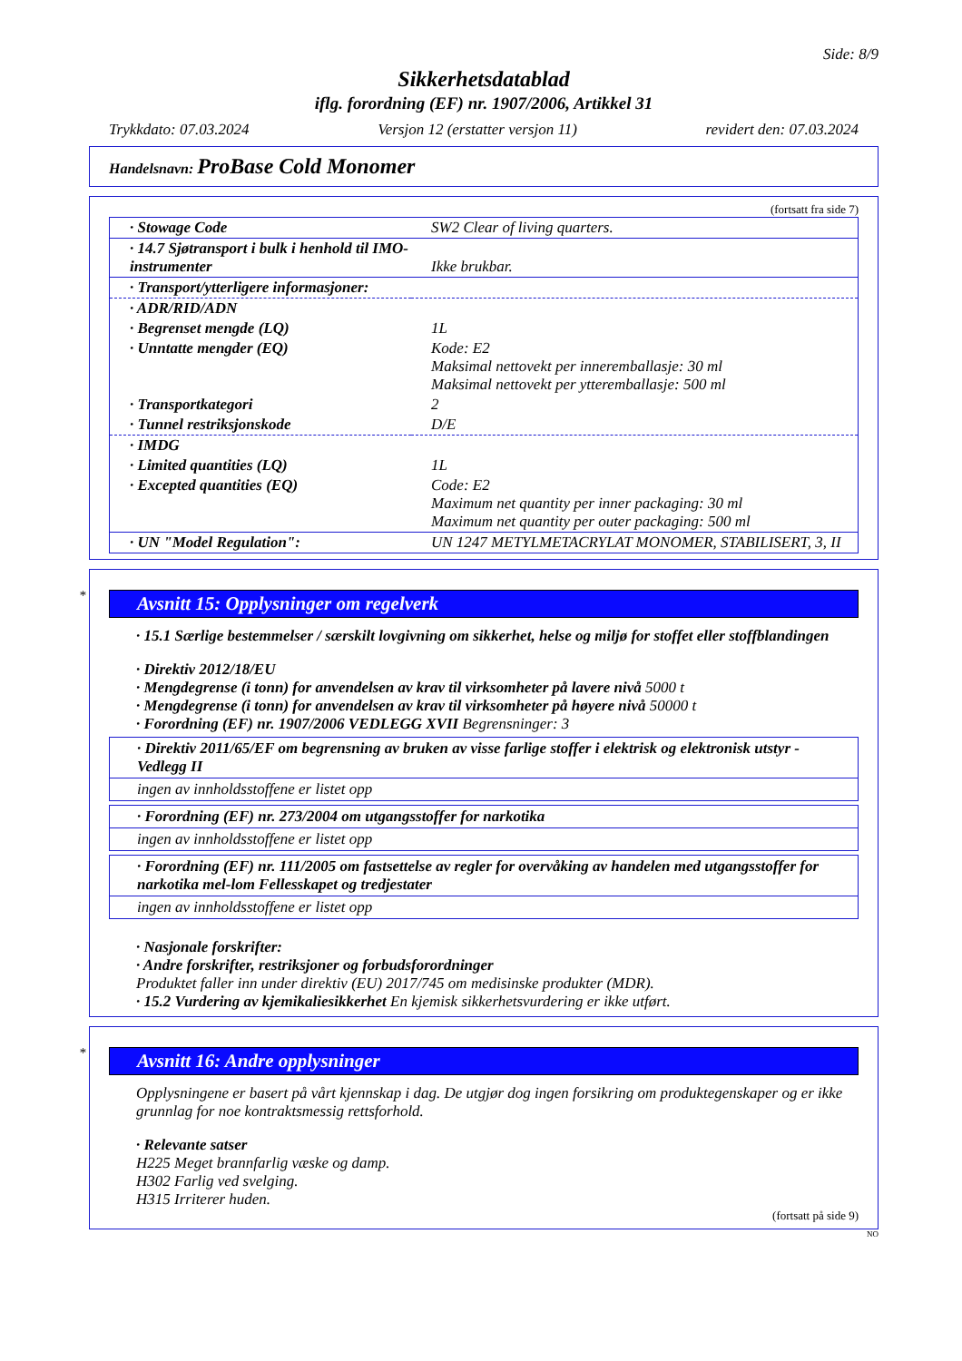Side: 8/9
Sikkerhetsdatablad
iflg. forordning (EF) nr. 1907/2006, Artikkel 31
Trykkdato: 07.03.2024 Versjon 12 (erstatter versjon 11) revidert den: 07.03.2024
Handelsnavn: ProBase Cold Monomer
(fortsatt fra side 7)
| · Stowage Code | SW2 Clear of living quarters. |
| · 14.7 Sjøtransport i bulk i henhold til IMO-instrumenter | Ikke brukbar. |
| · Transport/ytterligere informasjoner: | |
| · ADR/RID/ADN | |
| · Begrenset mengde (LQ) | 1L |
| · Unntatte mengder (EQ) | Kode: E2 Maksimal nettovekt per inneremballasje: 30 ml Maksimal nettovekt per ytteremballasje: 500 ml |
| · Transportkategori | 2 |
| · Tunnel restriksjonskode | D/E |
| · IMDG | |
| · Limited quantities (LQ) | 1L |
| · Excepted quantities (EQ) | Code: E2 Maximum net quantity per inner packaging: 30 ml Maximum net quantity per outer packaging: 500 ml |
| · UN "Model Regulation": | UN 1247 METYLMETACRYLAT MONOMER, STABILISERT, 3, II |
*
Avsnitt 15: Opplysninger om regelverk
· 15.1 Særlige bestemmelser / særskilt lovgivning om sikkerhet, helse og miljø for stoffet eller stoffblandingen
· Direktiv 2012/18/EU
· Mengdegrense (i tonn) for anvendelsen av krav til virksomheter på lavere nivå 5000 t
· Mengdegrense (i tonn) for anvendelsen av krav til virksomheter på høyere nivå 50000 t
· Forordning (EF) nr. 1907/2006 VEDLEGG XVII Begrensninger: 3
· Direktiv 2011/65/EF om begrensning av bruken av visse farlige stoffer i elektrisk og elektronisk utstyr - Vedlegg II
ingen av innholdsstoffene er listet opp
· Forordning (EF) nr. 273/2004 om utgangsstoffer for narkotika
ingen av innholdsstoffene er listet opp
· Forordning (EF) nr. 111/2005 om fastsettelse av regler for overvåking av handelen med utgangsstoffer for narkotika mel-lom Fellesskapet og tredjestater
ingen av innholdsstoffene er listet opp
· Nasjonale forskrifter:
· Andre forskrifter, restriksjoner og forbudsforordninger
Produktet faller inn under direktiv (EU) 2017/745 om medisinske produkter (MDR).
· 15.2 Vurdering av kjemikaliesikkerhet En kjemisk sikkerhetsvurdering er ikke utført.
*
Avsnitt 16: Andre opplysninger
Opplysningene er basert på vårt kjennskap i dag. De utgjør dog ingen forsikring om produktegenskaper og er ikke grunnlag for noe kontraktsmessig rettsforhold.
· Relevante satser
H225 Meget brannfarlig væske og damp.
H302 Farlig ved svelging.
H315 Irriterer huden.
(fortsatt på side 9)
NO